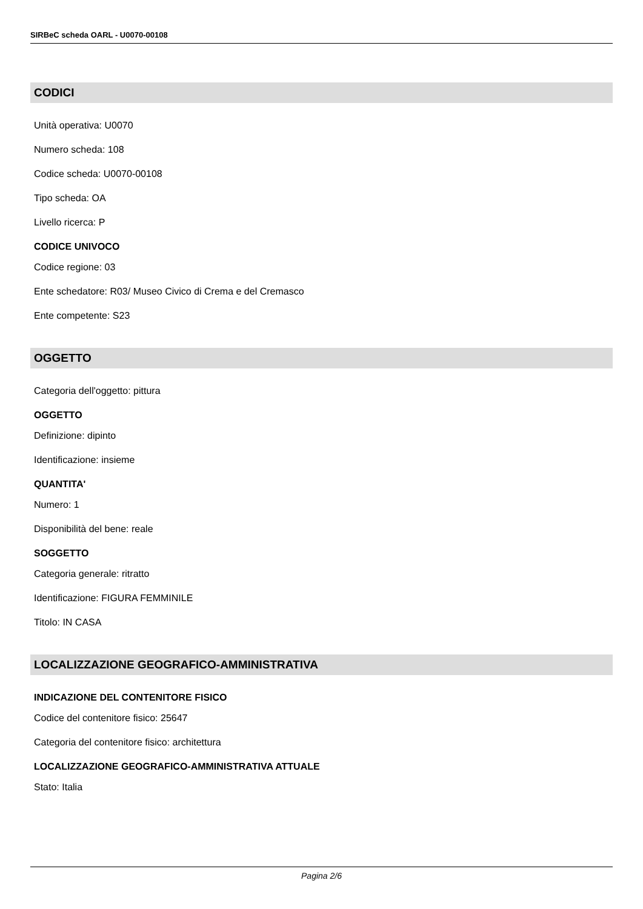SIRBeC scheda OARL - U0070-00108
CODICI
Unità operativa: U0070
Numero scheda: 108
Codice scheda: U0070-00108
Tipo scheda: OA
Livello ricerca: P
CODICE UNIVOCO
Codice regione: 03
Ente schedatore: R03/ Museo Civico di Crema e del Cremasco
Ente competente: S23
OGGETTO
Categoria dell'oggetto: pittura
OGGETTO
Definizione: dipinto
Identificazione: insieme
QUANTITA'
Numero: 1
Disponibilità del bene: reale
SOGGETTO
Categoria generale: ritratto
Identificazione: FIGURA FEMMINILE
Titolo: IN CASA
LOCALIZZAZIONE GEOGRAFICO-AMMINISTRATIVA
INDICAZIONE DEL CONTENITORE FISICO
Codice del contenitore fisico: 25647
Categoria del contenitore fisico: architettura
LOCALIZZAZIONE GEOGRAFICO-AMMINISTRATIVA ATTUALE
Stato: Italia
Pagina 2/6